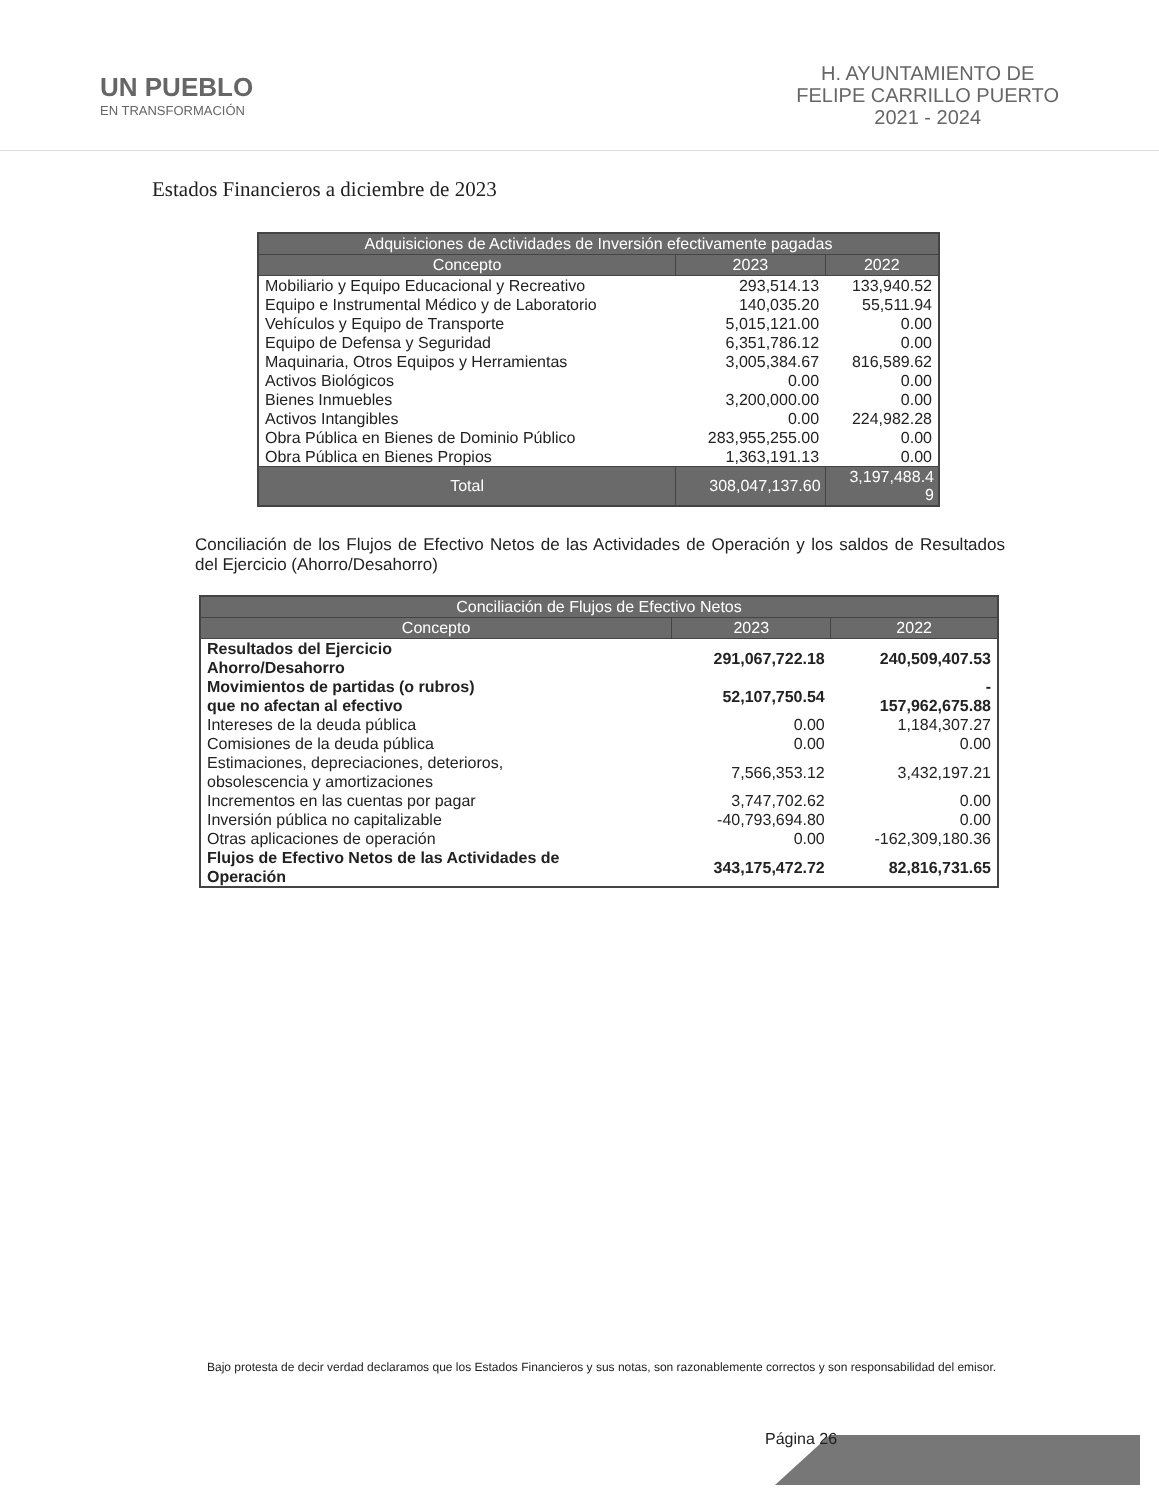UN PUEBLO
EN TRANSFORMACIÓN
H. AYUNTAMIENTO DE
FELIPE CARRILLO PUERTO
2021 - 2024
Estados Financieros a diciembre de 2023
| Adquisiciones de Actividades de Inversión efectivamente pagadas | | |
| --- | --- | --- |
| Concepto | 2023 | 2022 |
| Mobiliario y Equipo Educacional y Recreativo | 293,514.13 | 133,940.52 |
| Equipo e Instrumental Médico y de Laboratorio | 140,035.20 | 55,511.94 |
| Vehículos y Equipo de Transporte | 5,015,121.00 | 0.00 |
| Equipo de Defensa y Seguridad | 6,351,786.12 | 0.00 |
| Maquinaria, Otros Equipos y Herramientas | 3,005,384.67 | 816,589.62 |
| Activos Biológicos | 0.00 | 0.00 |
| Bienes Inmuebles | 3,200,000.00 | 0.00 |
| Activos Intangibles | 0.00 | 224,982.28 |
| Obra Pública en Bienes de Dominio Público | 283,955,255.00 | 0.00 |
| Obra Pública en Bienes Propios | 1,363,191.13 | 0.00 |
| Total | 308,047,137.60 | 3,197,488.4 9 |
Conciliación de los Flujos de Efectivo Netos de las Actividades de Operación y los saldos de Resultados del Ejercicio (Ahorro/Desahorro)
| Conciliación de Flujos de Efectivo Netos | | |
| --- | --- | --- |
| Concepto | 2023 | 2022 |
| Resultados del Ejercicio Ahorro/Desahorro | 291,067,722.18 | 240,509,407.53 |
| Movimientos de partidas (o rubros) que no afectan al efectivo | 52,107,750.54 | - 157,962,675.88 |
| Intereses de la deuda pública | 0.00 | 1,184,307.27 |
| Comisiones de la deuda pública | 0.00 | 0.00 |
| Estimaciones, depreciaciones, deterioros, obsolescencia y amortizaciones | 7,566,353.12 | 3,432,197.21 |
| Incrementos en las cuentas por pagar | 3,747,702.62 | 0.00 |
| Inversión pública no capitalizable | -40,793,694.80 | 0.00 |
| Otras aplicaciones de operación | 0.00 | -162,309,180.36 |
| Flujos de Efectivo Netos de las Actividades de Operación | 343,175,472.72 | 82,816,731.65 |
Bajo protesta de decir verdad declaramos que los Estados Financieros y sus notas, son razonablemente correctos y son responsabilidad del emisor.
Página 26